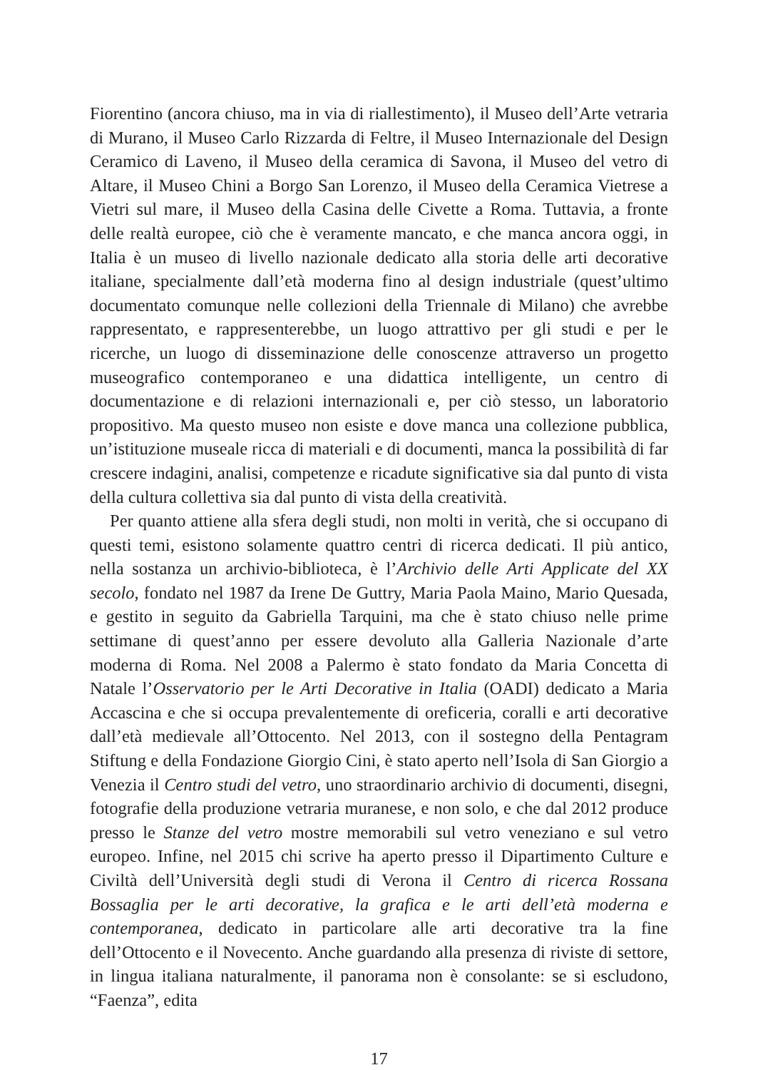Fiorentino (ancora chiuso, ma in via di riallestimento), il Museo dell’Arte vetraria di Murano, il Museo Carlo Rizzarda di Feltre, il Museo Internazionale del Design Ceramico di Laveno, il Museo della ceramica di Savona, il Museo del vetro di Altare, il Museo Chini a Borgo San Lorenzo, il Museo della Ceramica Vietrese a Vietri sul mare, il Museo della Casina delle Civette a Roma. Tuttavia, a fronte delle realtà europee, ciò che è veramente mancato, e che manca ancora oggi, in Italia è un museo di livello nazionale dedicato alla storia delle arti decorative italiane, specialmente dall’età moderna fino al design industriale (quest’ultimo documentato comunque nelle collezioni della Triennale di Milano) che avrebbe rappresentato, e rappresenterebbe, un luogo attrattivo per gli studi e per le ricerche, un luogo di disseminazione delle conoscenze attraverso un progetto museografico contemporaneo e una didattica intelligente, un centro di documentazione e di relazioni internazionali e, per ciò stesso, un laboratorio propositivo. Ma questo museo non esiste e dove manca una collezione pubblica, un’istituzione museale ricca di materiali e di documenti, manca la possibilità di far crescere indagini, analisi, competenze e ricadute significative sia dal punto di vista della cultura collettiva sia dal punto di vista della creatività.
Per quanto attiene alla sfera degli studi, non molti in verità, che si occupano di questi temi, esistono solamente quattro centri di ricerca dedicati. Il più antico, nella sostanza un archivio-biblioteca, è l’Archivio delle Arti Applicate del XX secolo, fondato nel 1987 da Irene De Guttry, Maria Paola Maino, Mario Quesada, e gestito in seguito da Gabriella Tarquini, ma che è stato chiuso nelle prime settimane di quest’anno per essere devoluto alla Galleria Nazionale d’arte moderna di Roma. Nel 2008 a Palermo è stato fondato da Maria Concetta di Natale l’Osservatorio per le Arti Decorative in Italia (OADI) dedicato a Maria Accascina e che si occupa prevalentemente di oreficeria, coralli e arti decorative dall’età medievale all’Ottocento. Nel 2013, con il sostegno della Pentagram Stiftung e della Fondazione Giorgio Cini, è stato aperto nell’Isola di San Giorgio a Venezia il Centro studi del vetro, uno straordinario archivio di documenti, disegni, fotografie della produzione vetraria muranese, e non solo, e che dal 2012 produce presso le Stanze del vetro mostre memorabili sul vetro veneziano e sul vetro europeo. Infine, nel 2015 chi scrive ha aperto presso il Dipartimento Culture e Civiltà dell’Università degli studi di Verona il Centro di ricerca Rossana Bossaglia per le arti decorative, la grafica e le arti dell’età moderna e contemporanea, dedicato in particolare alle arti decorative tra la fine dell’Ottocento e il Novecento. Anche guardando alla presenza di riviste di settore, in lingua italiana naturalmente, il panorama non è consolante: se si escludono, “Faenza”, edita
17